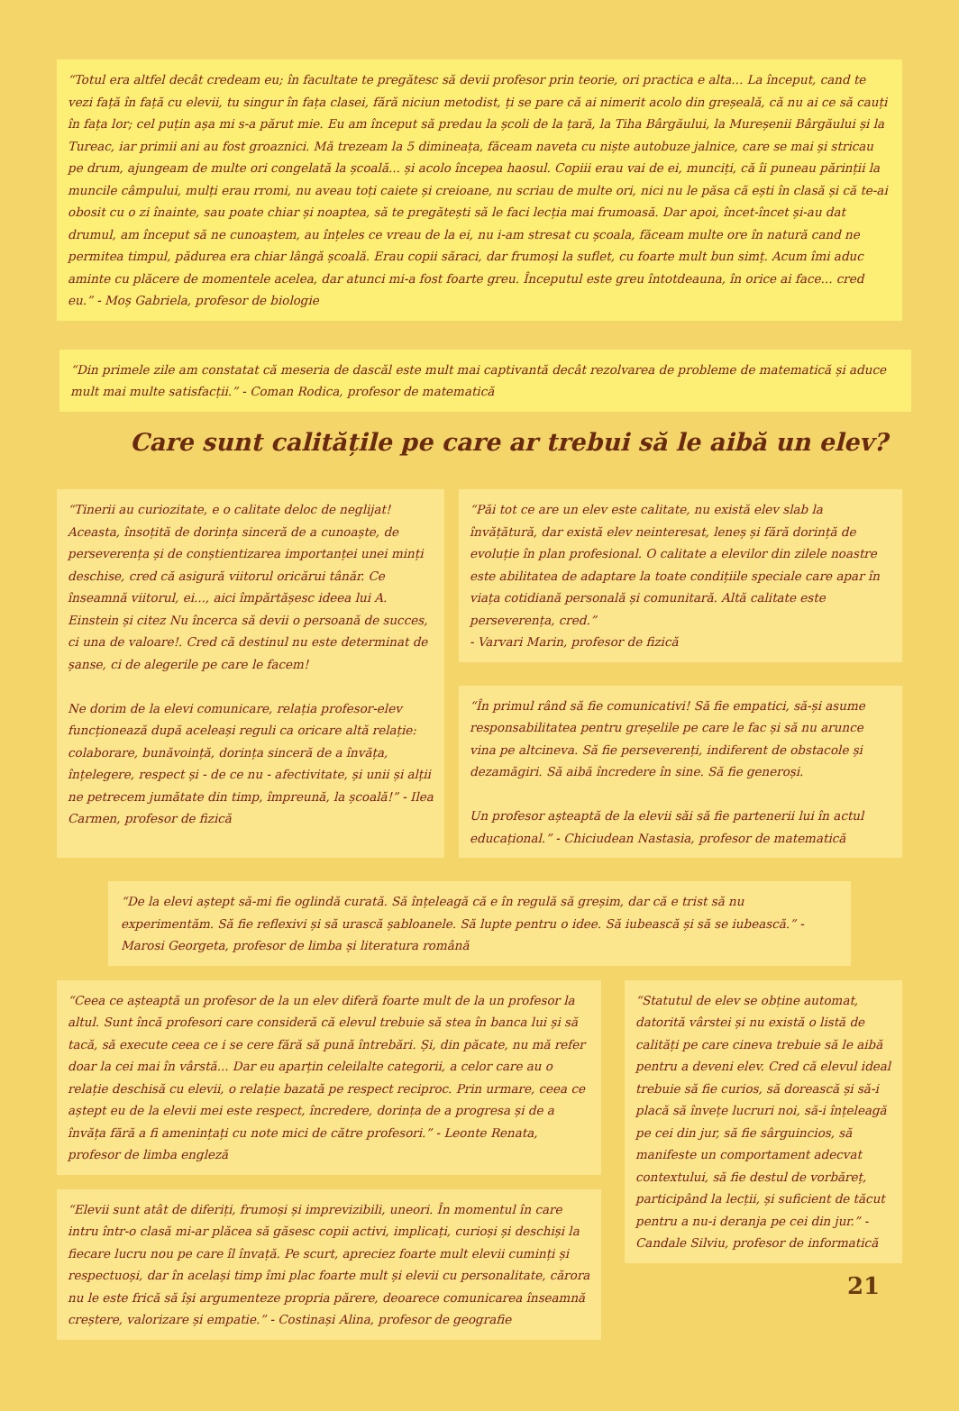“Totul era altfel decât credeam eu; în facultate te pregătesc să devii profesor prin teorie, ori practica e alta... La început, cand te vezi față în față cu elevii, tu singur în fața clasei, fără niciun metodist, ți se pare că ai nimerit acolo din greșeală, că nu ai ce să cauți în fața lor; cel puțin așa mi s-a părut mie. Eu am început să predau la școli de la țară, la Tiha Bârgăului, la Mureșenii Bârgăului și la Tureac, iar primii ani au fost groaznici. Mă trezeam la 5 dimineața, făceam naveta cu niște autobuze jalnice, care se mai și stricau pe drum, ajungeam de multe ori congelată la școală... și acolo începea haosul. Copiii erau vai de ei, munciți, că îi puneau părinții la muncile câmpului, mulți erau rromi, nu aveau toți caiete și creioane, nu scriau de multe ori, nici nu le păsa că ești în clasă și că te-ai obosit cu o zi înainte, sau poate chiar și noaptea, să te pregătești să le faci lecția mai frumoasă. Dar apoi, încet-încet și-au dat drumul, am început să ne cunoaștem, au înțeles ce vreau de la ei, nu i-am stresat cu școala, făceam multe ore în natură cand ne permitea timpul, pădurea era chiar lângă școală. Erau copii săraci, dar frumoși la suflet, cu foarte mult bun simț. Acum îmi aduc aminte cu plăcere de momentele acelea, dar atunci mi-a fost foarte greu. Începutul este greu întotdeauna, în orice ai face... cred eu.” - Moș Gabriela, profesor de biologie
“Din primele zile am constatat că meseria de dascăl este mult mai captivantă decât rezolvarea de probleme de matematică și aduce mult mai multe satisfacții.” - Coman Rodica, profesor de matematică
Care sunt calitățile pe care ar trebui să le aibă un elev?
“Tinerii au curiozitate, e o calitate deloc de neglijat! Aceasta, însoțită de dorința sinceră de a cunoaște, de perseverența și de conștientizarea importanței unei minți deschise, cred că asigură viitorul oricărui tânăr. Ce înseamnă viitorul, ei..., aici împărtășesc ideea lui A. Einstein și citez Nu încerca să devii o persoană de succes, ci una de valoare!. Cred că destinul nu este determinat de șanse, ci de alegerile pe care le facem!
Ne dorim de la elevi comunicare, relația profesor-elev funcționează după aceleași reguli ca oricare altă relație: colaborare, bunăvoință, dorința sinceră de a învăța, înțelegere, respect și - de ce nu - afectivitate, și unii și alții ne petrecem jumătate din timp, împreună, la școală!” - Ilea Carmen, profesor de fizică
“Păi tot ce are un elev este calitate, nu există elev slab la învățătură, dar există elev neinteresat, leneș și fără dorință de evoluție în plan profesional. O calitate a elevilor din zilele noastre este abilitatea de adaptare la toate condițiile speciale care apar în viața cotidiană personală și comunitară. Altă calitate este perseverența, cred.”
- Varvari Marin, profesor de fizică
“În primul rând să fie comunicativi! Să fie empatici, să-și asume responsabilitatea pentru greșelile pe care le fac și să nu arunce vina pe altcineva. Să fie perseverenți, indiferent de obstacole și dezamăgiri. Să aibă încredere în sine. Să fie generoși.
Un profesor așteaptă de la elevii săi să fie partenerii lui în actul educațional.” - Chiciudean Nastasia, profesor de matematică
“De la elevi aștept să-mi fie oglindă curată. Să înțeleagă că e în regulă să greșim, dar că e trist să nu experimentăm. Să fie reflexivi și să urască șabloanele. Să lupte pentru o idee. Să iubească și să se iubească.” - Marosi Georgeta, profesor de limba și literatura română
“Ceea ce așteaptă un profesor de la un elev diferă foarte mult de la un profesor la altul. Sunt încă profesori care consideră că elevul trebuie să stea în banca lui și să tacă, să execute ceea ce i se cere fără să pună întrebări. Și, din păcate, nu mă refer doar la cei mai în vârstă... Dar eu aparțin celeilalte categorii, a celor care au o relație deschisă cu elevii, o relație bazată pe respect reciproc. Prin urmare, ceea ce aștept eu de la elevii mei este respect, încredere, dorința de a progresa și de a învăța fără a fi amenințați cu note mici de către profesori.” - Leonte Renata, profesor de limba engleză
“Elevii sunt atât de diferiți, frumoși și imprevizibili, uneori. În momentul în care intru într-o clasă mi-ar plăcea să găsesc copii activi, implicați, curioși și deschiși la fiecare lucru nou pe care îl învață. Pe scurt, apreciez foarte mult elevii cuminți și respectuoși, dar în același timp îmi plac foarte mult și elevii cu personalitate, cărora nu le este frică să își argumenteze propria părere, deoarece comunicarea înseamnă creștere, valorizare și empatie.” - Costinași Alina, profesor de geografie
“Statutul de elev se obține automat, datorită vârstei și nu există o listă de calități pe care cineva trebuie să le aibă pentru a deveni elev. Cred că elevul ideal trebuie să fie curios, să dorească și să-i placă să învețe lucruri noi, să-i înțeleagă pe cei din jur, să fie sârguincios, să manifeste un comportament adecvat contextului, să fie destul de vorbăreț, participând la lecții, și suficient de tăcut pentru a nu-i deranja pe cei din jur.” - Candale Silviu, profesor de informatică
21